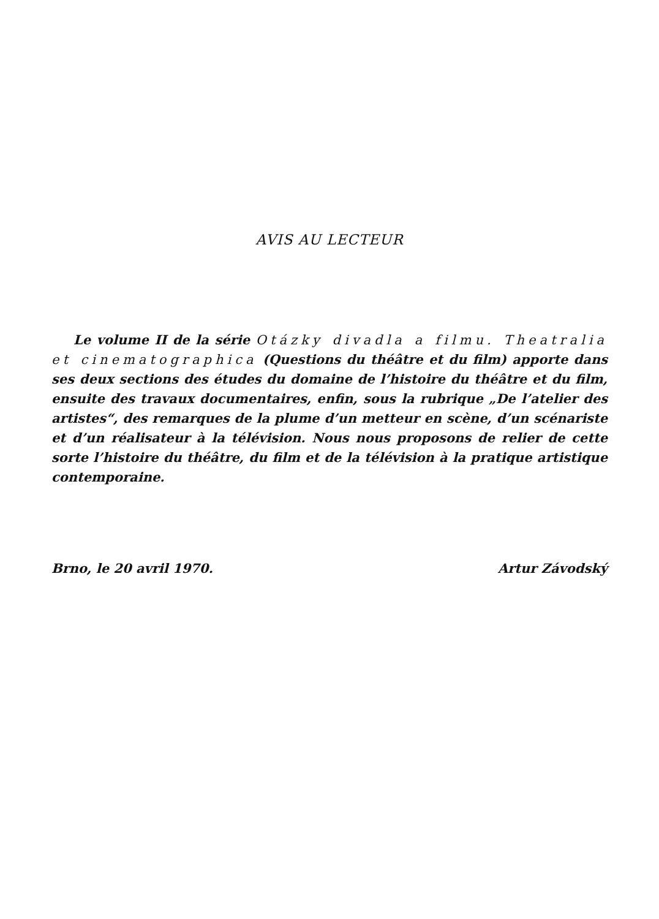AVIS AU LECTEUR
Le volume II de la série Otázky divadla a filmu. Theatralia et cinematographica (Questions du théâtre et du film) apporte dans ses deux sections des études du domaine de l’histoire du théâtre et du film, ensuite des travaux documentaires, enfin, sous la rubrique „De l’atelier des artistes“, des remarques de la plume d’un metteur en scène, d’un scénariste et d’un réalisateur à la télévision. Nous nous proposons de relier de cette sorte l’histoire du théâtre, du film et de la télévision à la pratique artistique contemporaine.
Brno, le 20 avril 1970. Artur Závodský